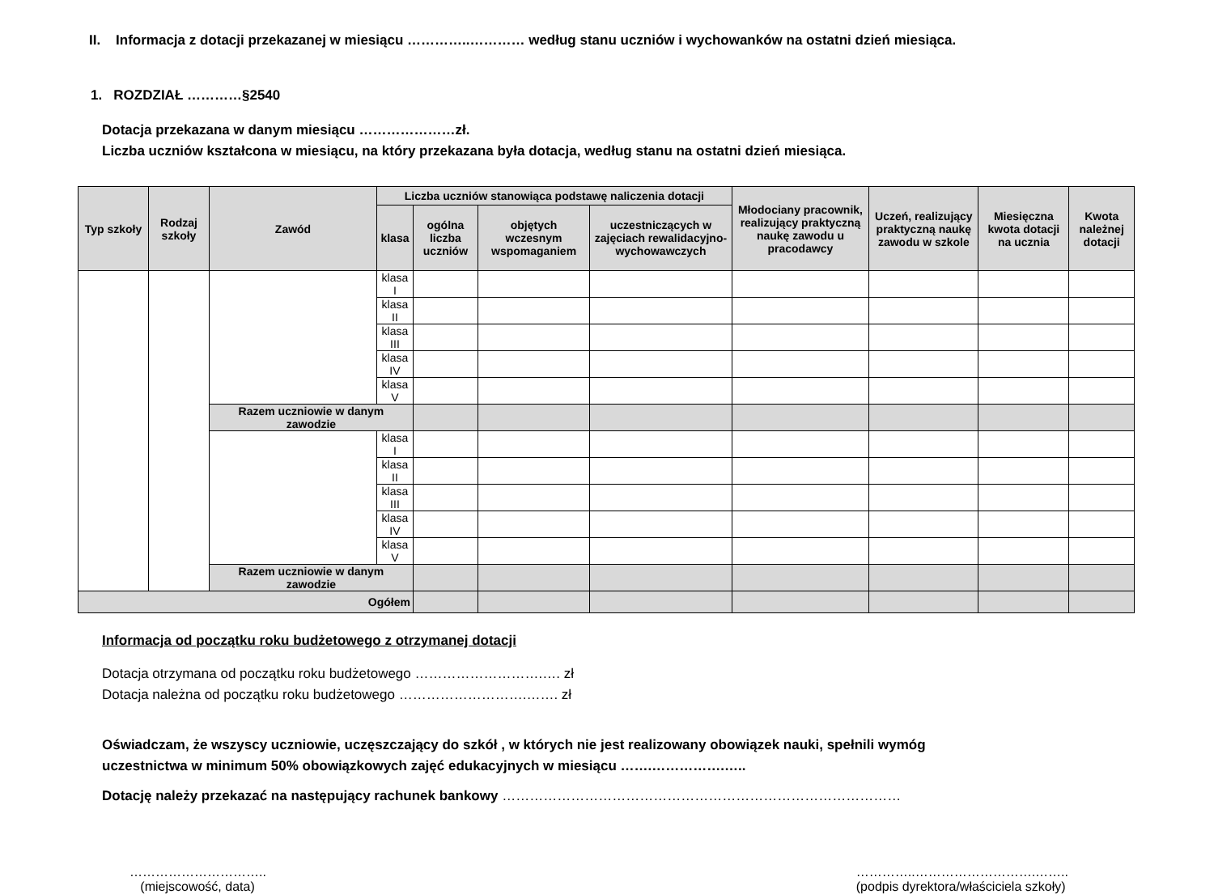II. Informacja z dotacji przekazanej w miesiącu …………..………… według stanu uczniów i wychowanków na ostatni dzień miesiąca.
1. ROZDZIAŁ …………§2540
Dotacja przekazana w danym miesiącu …………………zł.
Liczba uczniów kształcona w miesiącu, na który przekazana była dotacja, według stanu na ostatni dzień miesiąca.
| Typ szkoły | Rodzaj szkoły | Zawód | Liczba uczniów stanowiąca podstawę naliczenia dotacji | | | | Młodociany pracownik, realizujący praktyczną naukę zawodu u pracodawcy | Uczeń, realizujący praktyczną naukę zawodu w szkole | Miesięczna kwota dotacji na ucznia | Kwota należnej dotacji |
| --- | --- | --- | --- | --- | --- | --- | --- | --- | --- | --- |
| | | | klasa | ogólna liczba uczniów | objętych wczesnym wspomaganiem | uczestniczących w zajęciach rewalidacyjno-wychowawczych | | | | |
| | | | klasa I | | | | | | | |
| | | | klasa II | | | | | | | |
| | | | klasa III | | | | | | | |
| | | | klasa IV | | | | | | | |
| | | | klasa V | | | | | | | |
| | | Razem uczniowie w danym zawodzie | | | | | | | | |
| | | | klasa I | | | | | | | |
| | | | klasa II | | | | | | | |
| | | | klasa III | | | | | | | |
| | | | klasa IV | | | | | | | |
| | | | klasa V | | | | | | | |
| | | Razem uczniowie w danym zawodzie | | | | | | | | |
| Ogółem | | | | | | | | | | |
Informacja od początku roku budżetowego z otrzymanej dotacji
Dotacja otrzymana od początku roku budżetowego ……………………….…. zł
Dotacja należna od początku roku budżetowego ……………………….……. zł
Oświadczam, że wszyscy uczniowie, uczęszczający do szkół , w których nie jest realizowany obowiązek nauki, spełnili wymóg
uczestnictwa w minimum 50% obowiązkowych zajęć edukacyjnych w miesiącu …….…………….…..
Dotację należy przekazać na następujący rachunek bankowy ……………………………………………………………………………
…………………………..
(miejscowość, data)
…………..……………………….……..
(podpis dyrektora/właściciela szkoły)